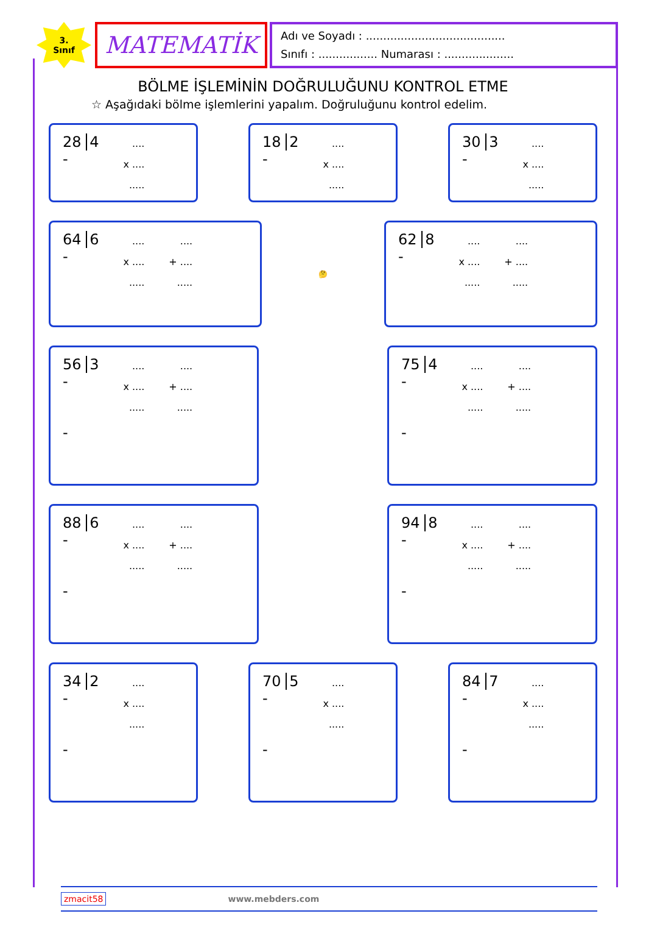3.
Sınıf
MATEMATİK
Adı ve Soyadı : ........................................
Sınıfı : ................. Numarası : ....................
BÖLME İŞLEMİNİN DOĞRULUĞUNU KONTROL ETME
☆ Aşağıdaki bölme işlemlerini yapalım. Doğruluğunu kontrol edelim.
28 4
-....
x ....
.....
18 2
-....
x ....
.....
30 3
-....
x ....
.....
64 6
-....
x ....
.........
+ ....
.....
🤔
62 8
-....
x ....
.........
+ ....
.....
56 3
-
-....
x ....
.........
+ ....
.....
75 4
-
-....
x ....
.........
+ ....
.....
88 6
-
-....
x ....
.........
+ ....
.....
94 8
-
-....
x ....
.........
+ ....
.....
34 2
-
-....
x ....
.....
70 5
-
-....
x ....
.....
84 7
-
-....
x ....
.....
zmacit58 www.mebders.com